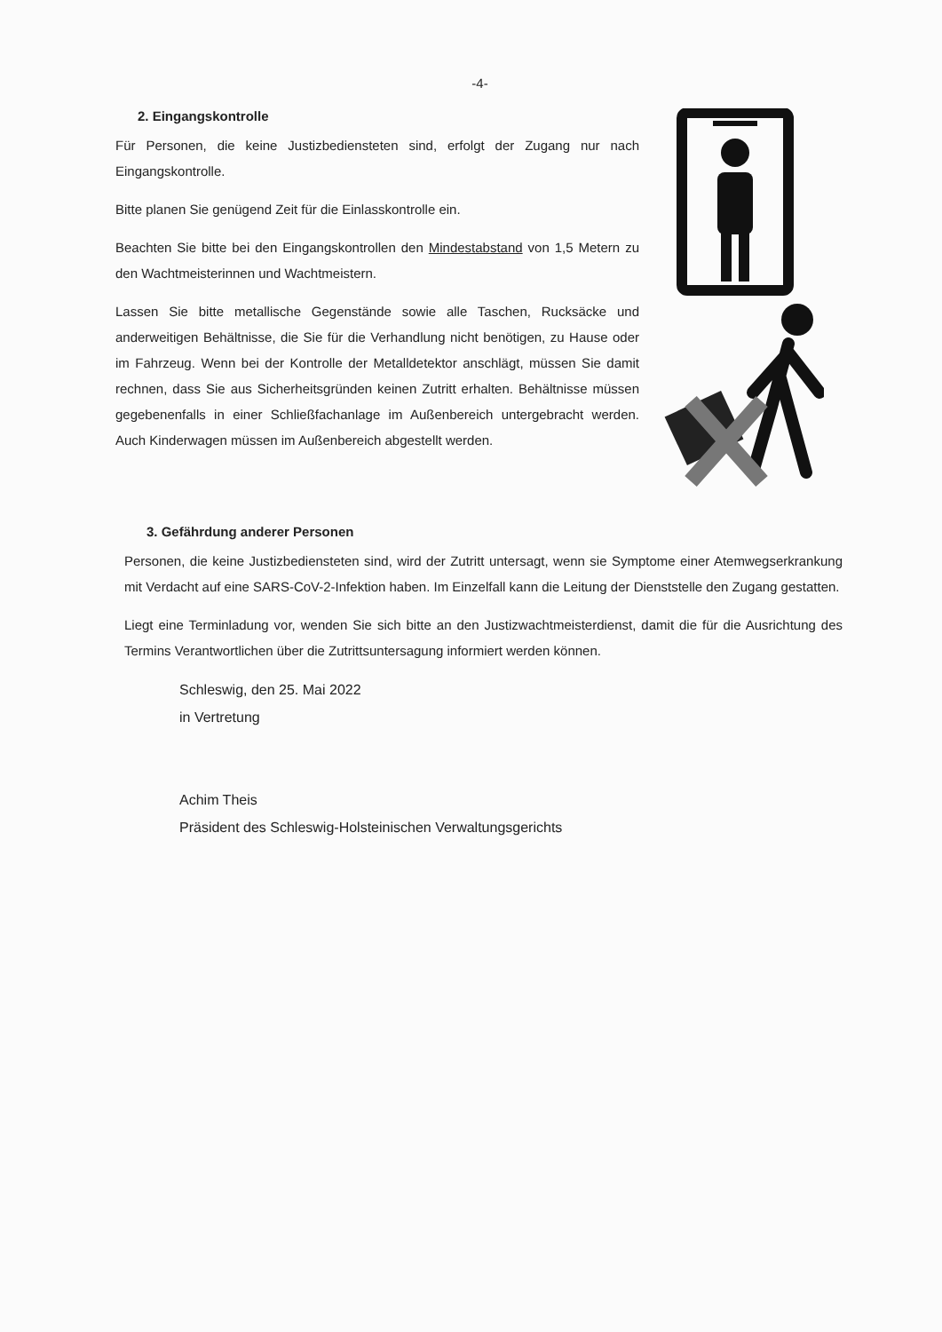-4-
2. Eingangskontrolle
Für Personen, die keine Justizbediensteten sind, erfolgt der Zugang nur nach Eingangskontrolle.
Bitte planen Sie genügend Zeit für die Einlasskontrolle ein.
Beachten Sie bitte bei den Eingangskontrollen den Mindestabstand von 1,5 Metern zu den Wachtmeisterinnen und Wachtmeistern.
Lassen Sie bitte metallische Gegenstände sowie alle Taschen, Rucksäcke und anderweitigen Behältnisse, die Sie für die Verhandlung nicht benötigen, zu Hause oder im Fahrzeug. Wenn bei der Kontrolle der Metalldetektor anschlägt, müssen Sie damit rechnen, dass Sie aus Sicherheitsgründen keinen Zutritt erhalten. Behältnisse müssen gegebenenfalls in einer Schließfachanlage im Außenbereich untergebracht werden. Auch Kinderwagen müssen im Außenbereich abgestellt werden.
3. Gefährdung anderer Personen
Personen, die keine Justizbediensteten sind, wird der Zutritt untersagt, wenn sie Symptome einer Atemwegserkrankung mit Verdacht auf eine SARS-CoV-2-Infektion haben. Im Einzelfall kann die Leitung der Dienststelle den Zugang gestatten.
Liegt eine Terminladung vor, wenden Sie sich bitte an den Justizwachtmeisterdienst, damit die für die Ausrichtung des Termins Verantwortlichen über die Zutrittsuntersagung informiert werden können.
Schleswig, den 25. Mai 2022
in Vertretung
Achim Theis
Präsident des Schleswig-Holsteinischen Verwaltungsgerichts